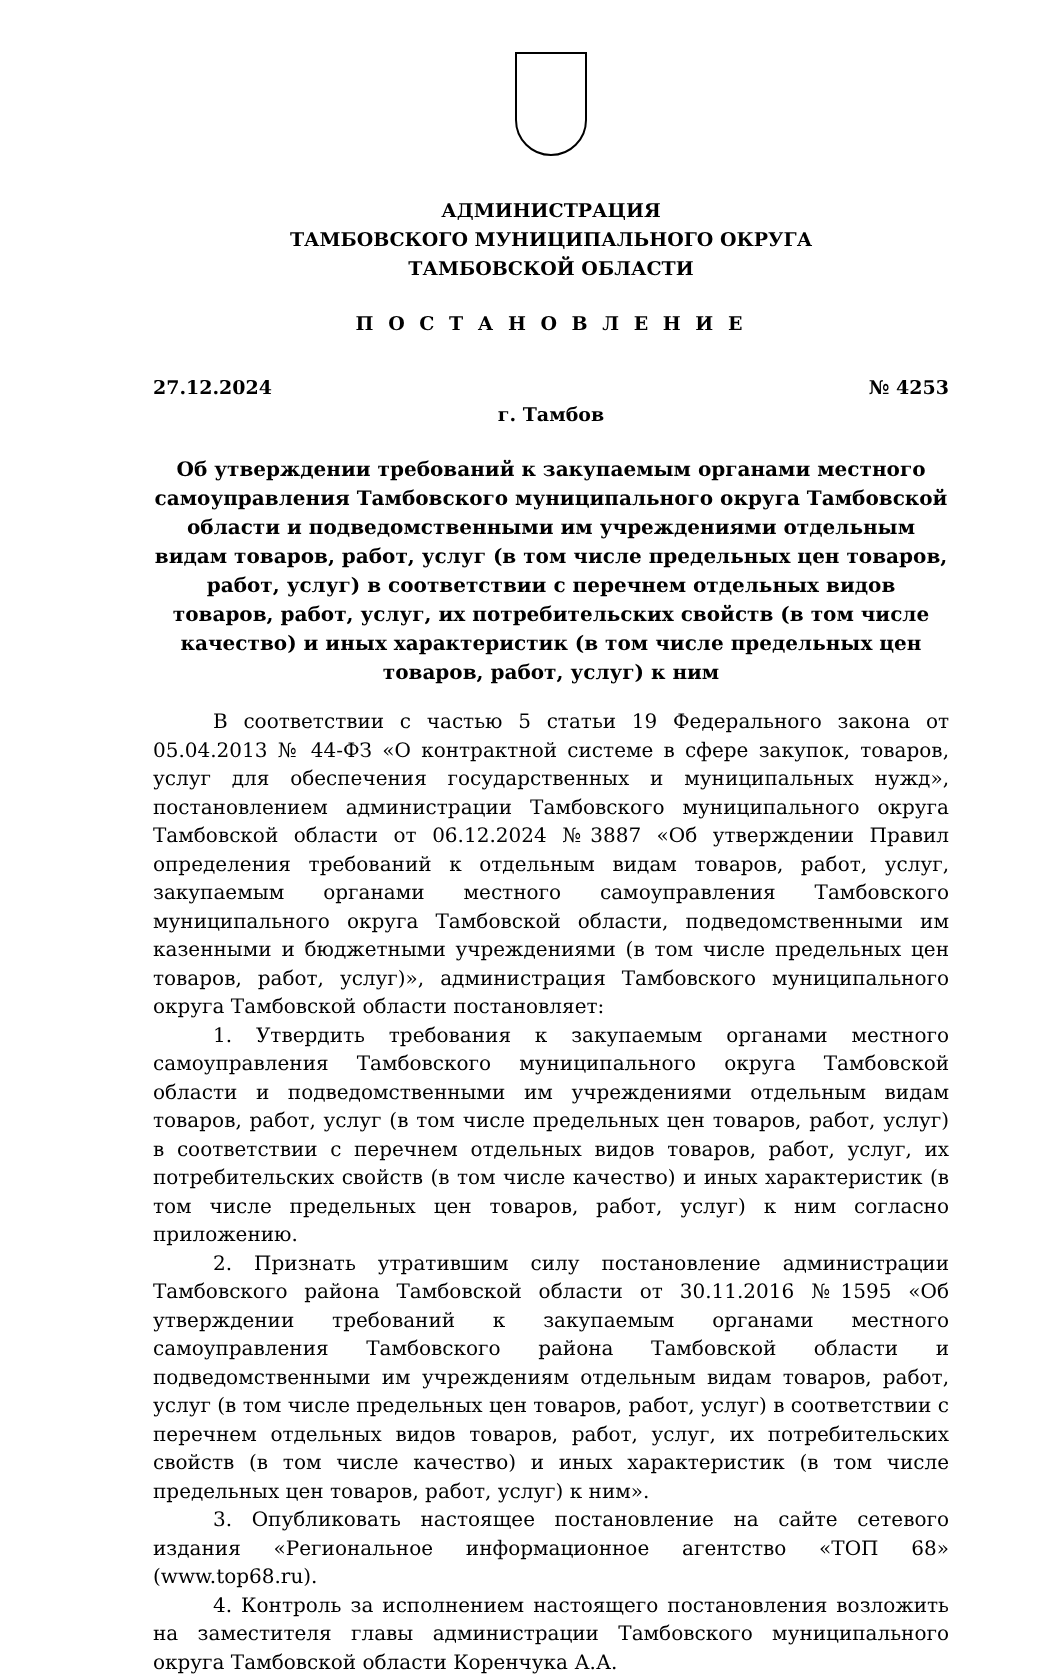АДМИНИСТРАЦИЯ
ТАМБОВСКОГО МУНИЦИПАЛЬНОГО ОКРУГА
ТАМБОВСКОЙ ОБЛАСТИ
П О С Т А Н О В Л Е Н И Е
27.12.2024 № 4253
г. Тамбов
Об утверждении требований к закупаемым органами местного самоуправления Тамбовского муниципального округа Тамбовской области и подведомственными им учреждениями отдельным видам товаров, работ, услуг (в том числе предельных цен товаров, работ, услуг) в соответствии с перечнем отдельных видов товаров, работ, услуг, их потребительских свойств (в том числе качество) и иных характеристик (в том числе предельных цен товаров, работ, услуг) к ним
В соответствии с частью 5 статьи 19 Федерального закона от 05.04.2013 № 44-ФЗ «О контрактной системе в сфере закупок, товаров, услуг для обеспечения государственных и муниципальных нужд», постановлением администрации Тамбовского муниципального округа Тамбовской области от 06.12.2024 №3887 «Об утверждении Правил определения требований к отдельным видам товаров, работ, услуг, закупаемым органами местного самоуправления Тамбовского муниципального округа Тамбовской области, подведомственными им казенными и бюджетными учреждениями (в том числе предельных цен товаров, работ, услуг)», администрация Тамбовского муниципального округа Тамбовской области постановляет:
1. Утвердить требования к закупаемым органами местного самоуправления Тамбовского муниципального округа Тамбовской области и подведомственными им учреждениями отдельным видам товаров, работ, услуг (в том числе предельных цен товаров, работ, услуг) в соответствии с перечнем отдельных видов товаров, работ, услуг, их потребительских свойств (в том числе качество) и иных характеристик (в том числе предельных цен товаров, работ, услуг) к ним согласно приложению.
2. Признать утратившим силу постановление администрации Тамбовского района Тамбовской области от 30.11.2016 №1595 «Об утверждении требований к закупаемым органами местного самоуправления Тамбовского района Тамбовской области и подведомственными им учреждениям отдельным видам товаров, работ, услуг (в том числе предельных цен товаров, работ, услуг) в соответствии с перечнем отдельных видов товаров, работ, услуг, их потребительских свойств (в том числе качество) и иных характеристик (в том числе предельных цен товаров, работ, услуг) к ним».
3. Опубликовать настоящее постановление на сайте сетевого издания «Региональное информационное агентство «ТОП 68» (www.top68.ru).
4. Контроль за исполнением настоящего постановления возложить на заместителя главы администрации Тамбовского муниципального округа Тамбовской области Коренчука А.А.